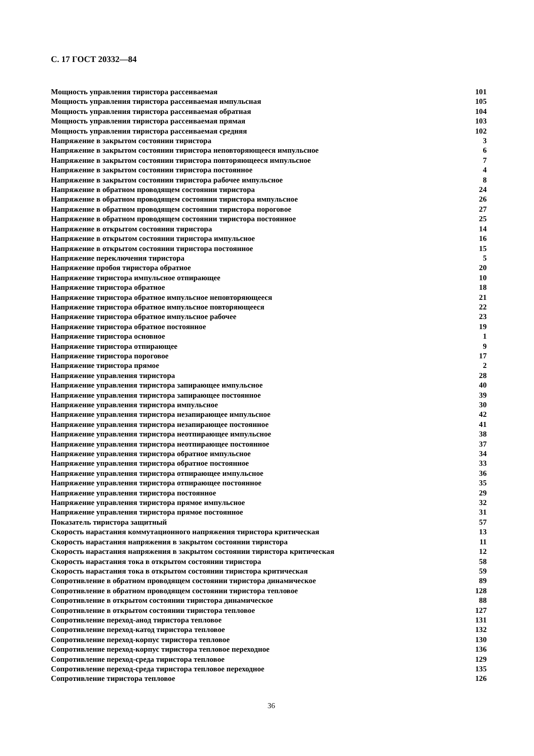С. 17 ГОСТ 20332—84
| Мощность управления тиристора рассеиваемая | 101 |
| Мощность управления тиристора рассеиваемая импульсная | 105 |
| Мощность управления тиристора рассеиваемая обратная | 104 |
| Мощность управления тиристора рассеиваемая прямая | 103 |
| Мощность управления тиристора рассеиваемая средняя | 102 |
| Напряжение в закрытом состоянии тиристора | 3 |
| Напряжение в закрытом состоянии тиристора неповторяющееся импульсное | 6 |
| Напряжение в закрытом состоянии тиристора повторяющееся импульсное | 7 |
| Напряжение в закрытом состоянии тиристора постоянное | 4 |
| Напряжение в закрытом состоянии тиристора рабочее импульсное | 8 |
| Напряжение в обратном проводящем состоянии тиристора | 24 |
| Напряжение в обратном проводящем состоянии тиристора импульсное | 26 |
| Напряжение в обратном проводящем состоянии тиристора пороговое | 27 |
| Напряжение в обратном проводящем состоянии тиристора постоянное | 25 |
| Напряжение в открытом состоянии тиристора | 14 |
| Напряжение в открытом состоянии тиристора импульсное | 16 |
| Напряжение в открытом состоянии тиристора постоянное | 15 |
| Напряжение переключения тиристора | 5 |
| Напряжение пробоя тиристора обратное | 20 |
| Напряжение тиристора импульсное отпирающее | 10 |
| Напряжение тиристора обратное | 18 |
| Напряжение тиристора обратное импульсное неповторяющееся | 21 |
| Напряжение тиристора обратное импульсное повторяющееся | 22 |
| Напряжение тиристора обратное импульсное рабочее | 23 |
| Напряжение тиристора обратное постоянное | 19 |
| Напряжение тиристора основное | 1 |
| Напряжение тиристора отпирающее | 9 |
| Напряжение тиристора пороговое | 17 |
| Напряжение тиристора прямое | 2 |
| Напряжение управления тиристора | 28 |
| Напряжение управления тиристора запирающее импульсное | 40 |
| Напряжение управления тиристора запирающее постоянное | 39 |
| Напряжение управления тиристора импульсное | 30 |
| Напряжение управления тиристора незапирающее импульсное | 42 |
| Напряжение управления тиристора незапирающее постоянное | 41 |
| Напряжение управления тиристора неотпирающее импульсное | 38 |
| Напряжение управления тиристора неотпирающее постоянное | 37 |
| Напряжение управления тиристора обратное импульсное | 34 |
| Напряжение управления тиристора обратное постоянное | 33 |
| Напряжение управления тиристора отпирающее импульсное | 36 |
| Напряжение управления тиристора отпирающее постоянное | 35 |
| Напряжение управления тиристора постоянное | 29 |
| Напряжение управления тиристора прямое импульсное | 32 |
| Напряжение управления тиристора прямое постоянное | 31 |
| Показатель тиристора защитный | 57 |
| Скорость нарастания коммутационного напряжения тиристора критическая | 13 |
| Скорость нарастания напряжения в закрытом состоянии тиристора | 11 |
| Скорость нарастания напряжения в закрытом состоянии тиристора критическая | 12 |
| Скорость нарастания тока в открытом состоянии тиристора | 58 |
| Скорость нарастания тока в открытом состоянии тиристора критическая | 59 |
| Сопротивление в обратном проводящем состоянии тиристора динамическое | 89 |
| Сопротивление в обратном проводящем состоянии тиристора тепловое | 128 |
| Сопротивление в открытом состоянии тиристора динамическое | 88 |
| Сопротивление в открытом состоянии тиристора тепловое | 127 |
| Сопротивление переход-анод тиристора тепловое | 131 |
| Сопротивление переход-катод тиристора тепловое | 132 |
| Сопротивление переход-корпус тиристора тепловое | 130 |
| Сопротивление переход-корпус тиристора тепловое переходное | 136 |
| Сопротивление переход-среда тиристора тепловое | 129 |
| Сопротивление переход-среда тиристора тепловое переходное | 135 |
| Сопротивление тиристора тепловое | 126 |
36